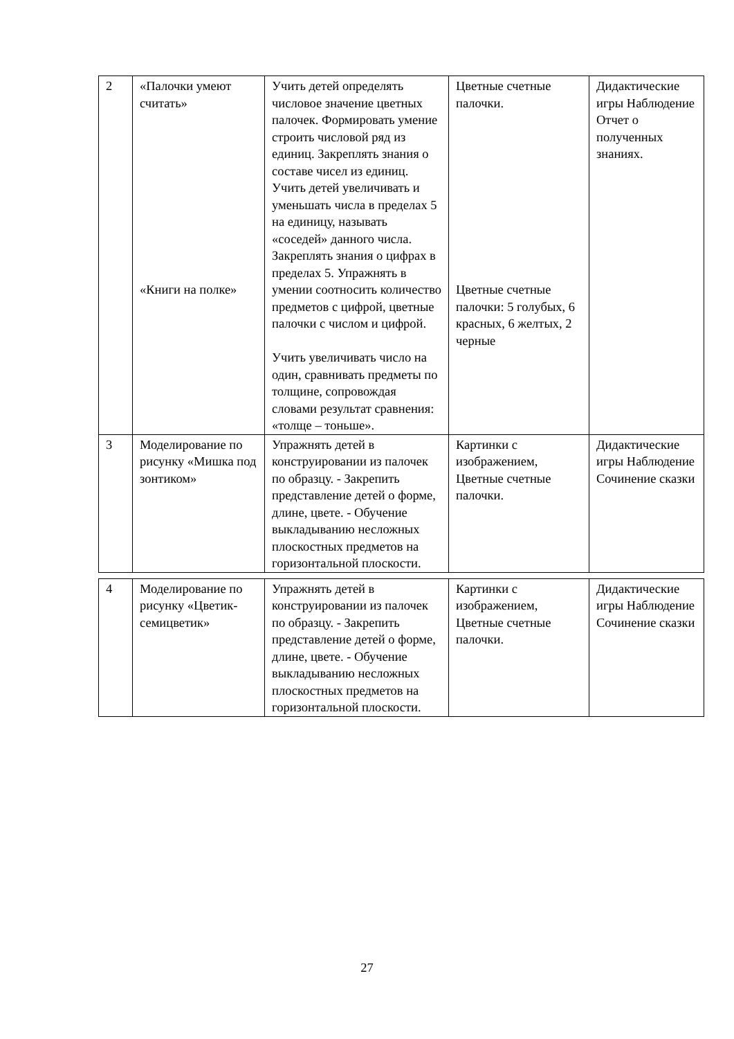| 2 | «Палочки умеют считать» «Книги на полке» | Учить детей определять числовое значение цветных палочек. Формировать умение строить числовой ряд из единиц. Закреплять знания о составе чисел из единиц. Учить детей увеличивать и уменьшать числа в пределах 5 на единицу, называть «соседей» данного числа. Закреплять знания о цифрах в пределах 5. Упражнять в умении соотносить количество предметов с цифрой, цветные палочки с числом и цифрой. Учить увеличивать число на один, сравнивать предметы по толщине, сопровождая словами результат сравнения: «толще – тоньше». | Цветные счетные палочки. Цветные счетные палочки: 5 голубых, 6 красных, 6 желтых, 2 черные | Дидактические игры Наблюдение Отчет о полученных знаниях. |
| 3 | Моделирование по рисунку «Мишка под зонтиком» | Упражнять детей в конструировании из палочек по образцу. - Закрепить представление детей о форме, длине, цвете. - Обучение выкладыванию несложных плоскостных предметов на горизонтальной плоскости. | Картинки с изображением, Цветные счетные палочки. | Дидактические игры Наблюдение Сочинение сказки |
| 4 | Моделирование по рисунку «Цветик-семицветик» | Упражнять детей в конструировании из палочек по образцу. - Закрепить представление детей о форме, длине, цвете. - Обучение выкладыванию несложных плоскостных предметов на горизонтальной плоскости. | Картинки с изображением, Цветные счетные палочки. | Дидактические игры Наблюдение Сочинение сказки |
27